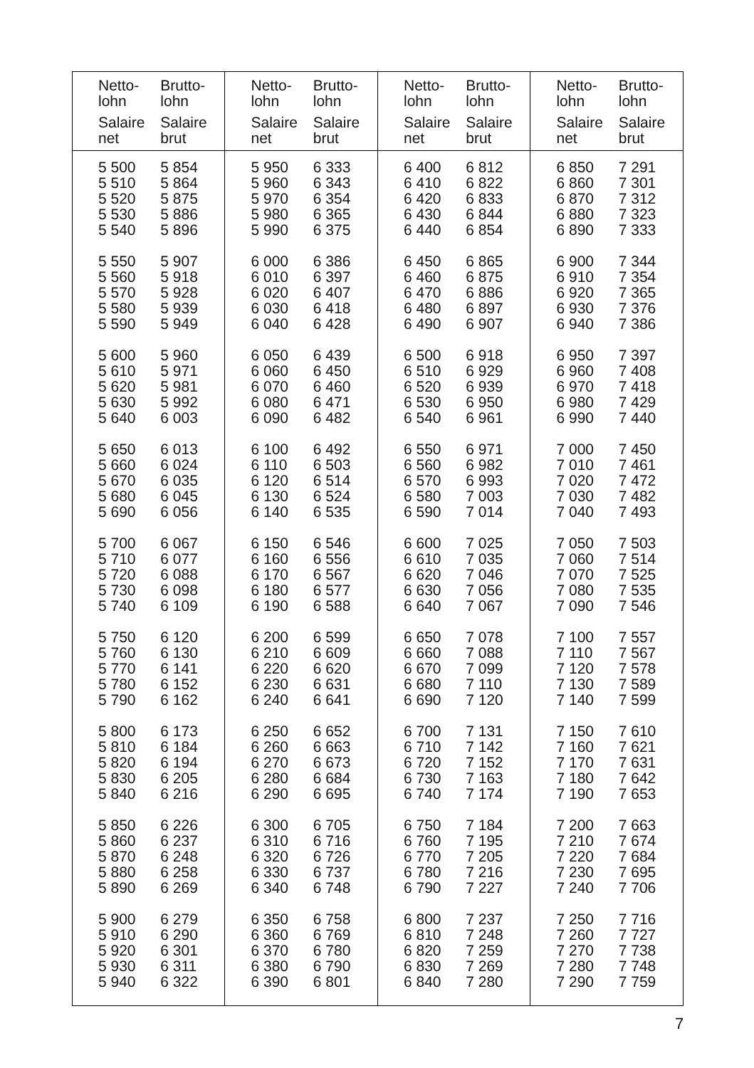| Netto- lohn Salaire net | Brutto- lohn Salaire brut | Netto- lohn Salaire net | Brutto- lohn Salaire brut | Netto- lohn Salaire net | Brutto- lohn Salaire brut | Netto- lohn Salaire net | Brutto- lohn Salaire brut |
| --- | --- | --- | --- | --- | --- | --- | --- |
| 5 500 5 510 5 520 5 530 5 540 | 5 854 5 864 5 875 5 886 5 896 | 5 950 5 960 5 970 5 980 5 990 | 6 333 6 343 6 354 6 365 6 375 | 6 400 6 410 6 420 6 430 6 440 | 6 812 6 822 6 833 6 844 6 854 | 6 850 6 860 6 870 6 880 6 890 | 7 291 7 301 7 312 7 323 7 333 |
| 5 550 5 560 5 570 5 580 5 590 | 5 907 5 918 5 928 5 939 5 949 | 6 000 6 010 6 020 6 030 6 040 | 6 386 6 397 6 407 6 418 6 428 | 6 450 6 460 6 470 6 480 6 490 | 6 865 6 875 6 886 6 897 6 907 | 6 900 6 910 6 920 6 930 6 940 | 7 344 7 354 7 365 7 376 7 386 |
| 5 600 5 610 5 620 5 630 5 640 | 5 960 5 971 5 981 5 992 6 003 | 6 050 6 060 6 070 6 080 6 090 | 6 439 6 450 6 460 6 471 6 482 | 6 500 6 510 6 520 6 530 6 540 | 6 918 6 929 6 939 6 950 6 961 | 6 950 6 960 6 970 6 980 6 990 | 7 397 7 408 7 418 7 429 7 440 |
| 5 650 5 660 5 670 5 680 5 690 | 6 013 6 024 6 035 6 045 6 056 | 6 100 6 110 6 120 6 130 6 140 | 6 492 6 503 6 514 6 524 6 535 | 6 550 6 560 6 570 6 580 6 590 | 6 971 6 982 6 993 7 003 7 014 | 7 000 7 010 7 020 7 030 7 040 | 7 450 7 461 7 472 7 482 7 493 |
| 5 700 5 710 5 720 5 730 5 740 | 6 067 6 077 6 088 6 098 6 109 | 6 150 6 160 6 170 6 180 6 190 | 6 546 6 556 6 567 6 577 6 588 | 6 600 6 610 6 620 6 630 6 640 | 7 025 7 035 7 046 7 056 7 067 | 7 050 7 060 7 070 7 080 7 090 | 7 503 7 514 7 525 7 535 7 546 |
| 5 750 5 760 5 770 5 780 5 790 | 6 120 6 130 6 141 6 152 6 162 | 6 200 6 210 6 220 6 230 6 240 | 6 599 6 609 6 620 6 631 6 641 | 6 650 6 660 6 670 6 680 6 690 | 7 078 7 088 7 099 7 110 7 120 | 7 100 7 110 7 120 7 130 7 140 | 7 557 7 567 7 578 7 589 7 599 |
| 5 800 5 810 5 820 5 830 5 840 | 6 173 6 184 6 194 6 205 6 216 | 6 250 6 260 6 270 6 280 6 290 | 6 652 6 663 6 673 6 684 6 695 | 6 700 6 710 6 720 6 730 6 740 | 7 131 7 142 7 152 7 163 7 174 | 7 150 7 160 7 170 7 180 7 190 | 7 610 7 621 7 631 7 642 7 653 |
| 5 850 5 860 5 870 5 880 5 890 | 6 226 6 237 6 248 6 258 6 269 | 6 300 6 310 6 320 6 330 6 340 | 6 705 6 716 6 726 6 737 6 748 | 6 750 6 760 6 770 6 780 6 790 | 7 184 7 195 7 205 7 216 7 227 | 7 200 7 210 7 220 7 230 7 240 | 7 663 7 674 7 684 7 695 7 706 |
| 5 900 5 910 5 920 5 930 5 940 | 6 279 6 290 6 301 6 311 6 322 | 6 350 6 360 6 370 6 380 6 390 | 6 758 6 769 6 780 6 790 6 801 | 6 800 6 810 6 820 6 830 6 840 | 7 237 7 248 7 259 7 269 7 280 | 7 250 7 260 7 270 7 280 7 290 | 7 716 7 727 7 738 7 748 7 759 |
7